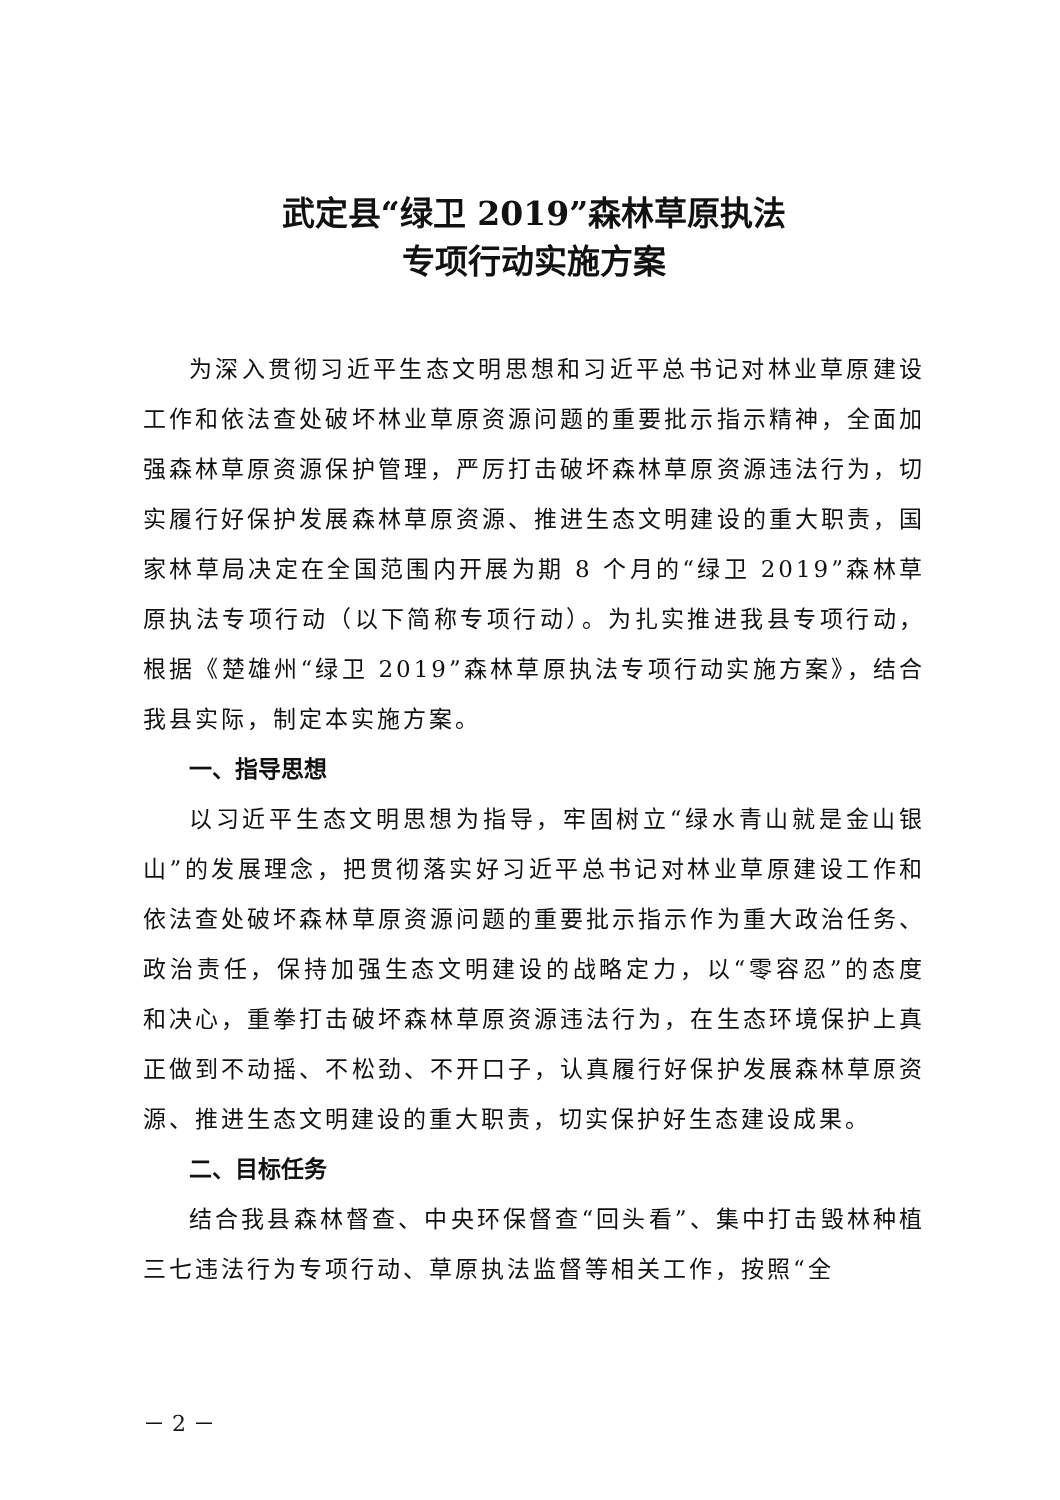武定县“绿卫 2019”森林草原执法
专项行动实施方案
为深入贯彻习近平生态文明思想和习近平总书记对林业草原建设工作和依法查处破坏林业草原资源问题的重要批示指示精神，全面加强森林草原资源保护管理，严厉打击破坏森林草原资源违法行为，切实履行好保护发展森林草原资源、推进生态文明建设的重大职责，国家林草局决定在全国范围内开展为期 8 个月的“绿卫 2019”森林草原执法专项行动（以下简称专项行动）。为扎实推进我县专项行动，根据《楚雄州“绿卫 2019”森林草原执法专项行动实施方案》，结合我县实际，制定本实施方案。
一、指导思想
以习近平生态文明思想为指导，牢固树立“绿水青山就是金山银山”的发展理念，把贯彻落实好习近平总书记对林业草原建设工作和依法查处破坏森林草原资源问题的重要批示指示作为重大政治任务、政治责任，保持加强生态文明建设的战略定力，以“零容忍”的态度和决心，重拳打击破坏森林草原资源违法行为，在生态环境保护上真正做到不动摇、不松劲、不开口子，认真履行好保护发展森林草原资源、推进生态文明建设的重大职责，切实保护好生态建设成果。
二、目标任务
结合我县森林督查、中央环保督查“回头看”、集中打击毁林种植三七违法行为专项行动、草原执法监督等相关工作，按照“全
－ 2 －